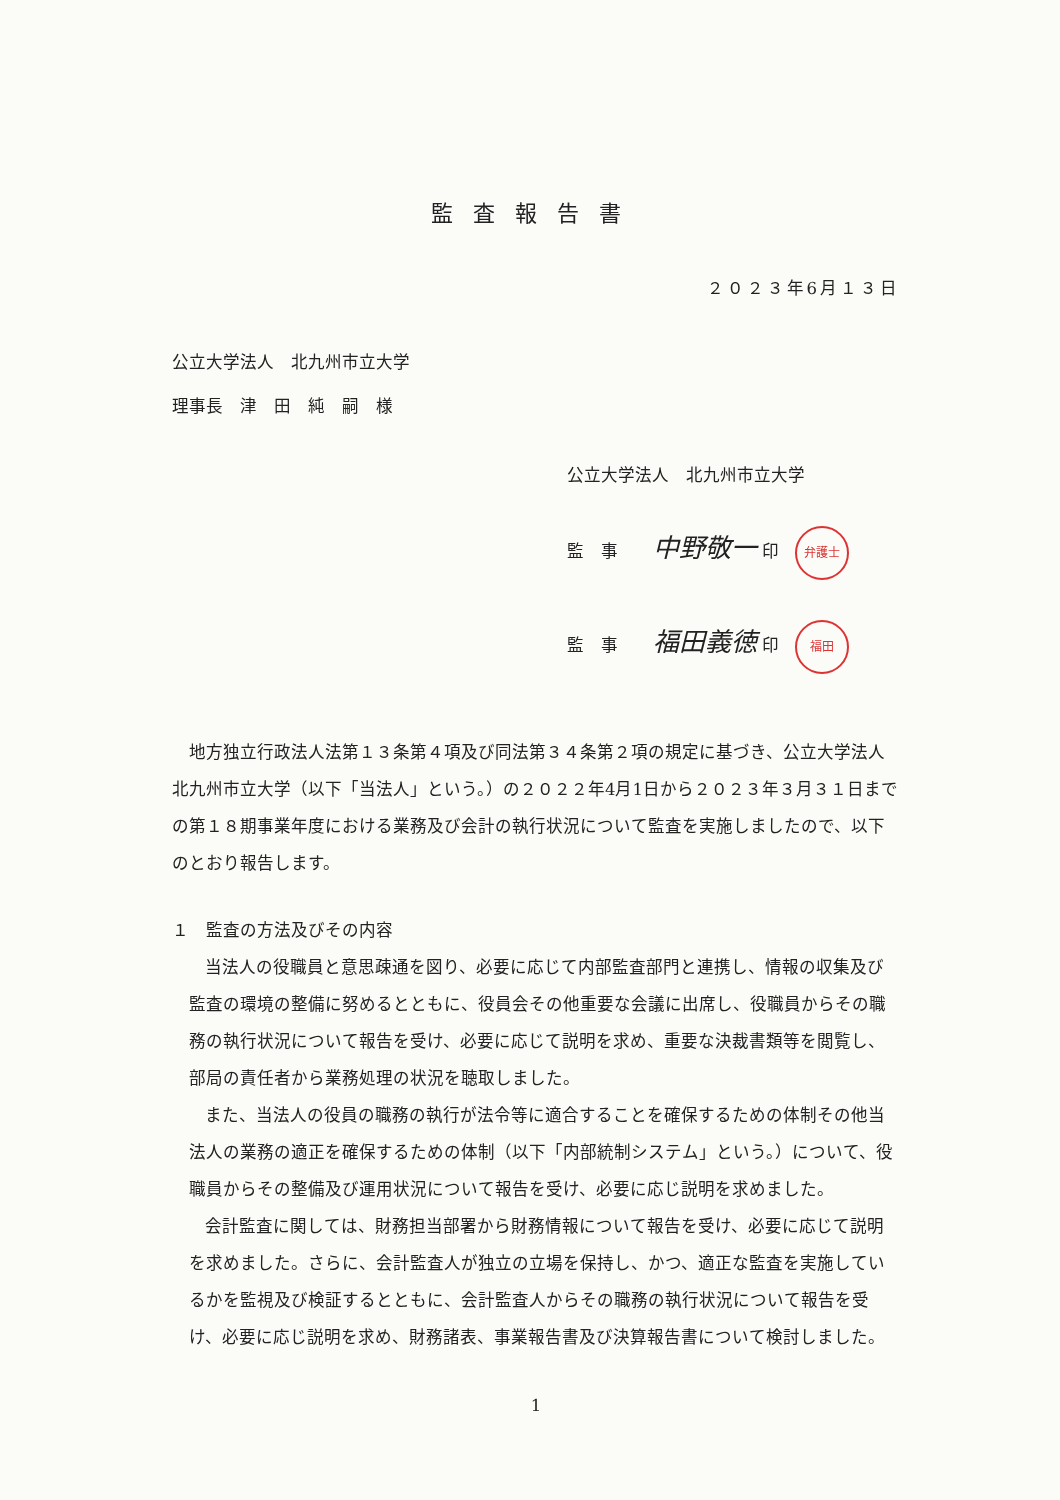監査報告書
２０２３年6月１３日
公立大学法人　北九州市立大学
理事長　津　田　純　嗣　様
公立大学法人　北九州市立大学
監　事 中野敬一 印 弁護士
監　事 福田義徳 印 福田
地方独立行政法人法第１３条第４項及び同法第３４条第２項の規定に基づき、公立大学法人北九州市立大学（以下「当法人」という。）の２０２２年4月1日から２０２３年３月３１日までの第１８期事業年度における業務及び会計の執行状況について監査を実施しましたので、以下のとおり報告します。
１　監査の方法及びその内容
当法人の役職員と意思疎通を図り、必要に応じて内部監査部門と連携し、情報の収集及び監査の環境の整備に努めるとともに、役員会その他重要な会議に出席し、役職員からその職務の執行状況について報告を受け、必要に応じて説明を求め、重要な決裁書類等を閲覧し、部局の責任者から業務処理の状況を聴取しました。
また、当法人の役員の職務の執行が法令等に適合することを確保するための体制その他当法人の業務の適正を確保するための体制（以下「内部統制システム」という。）について、役職員からその整備及び運用状況について報告を受け、必要に応じ説明を求めました。
会計監査に関しては、財務担当部署から財務情報について報告を受け、必要に応じて説明を求めました。さらに、会計監査人が独立の立場を保持し、かつ、適正な監査を実施しているかを監視及び検証するとともに、会計監査人からその職務の執行状況について報告を受け、必要に応じ説明を求め、財務諸表、事業報告書及び決算報告書について検討しました。
1